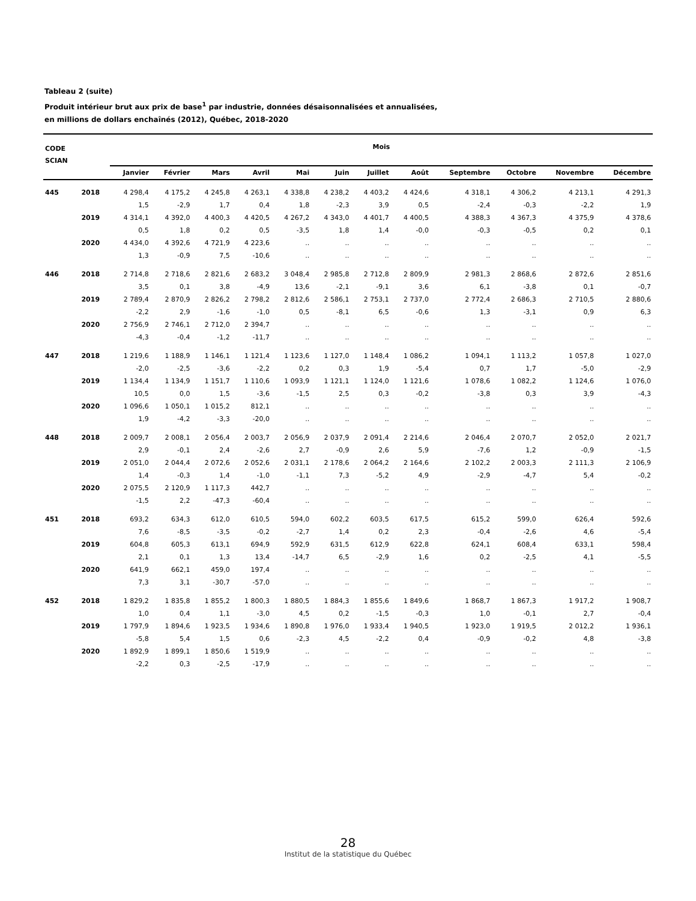Tableau 2 (suite)
Produit intérieur brut aux prix de base<sup>1</sup> par industrie, données désaisonnalisées et annualisées,
en millions de dollars enchaînés (2012), Québec, 2018-2020
| CODE SCIAN | | Mois | | | | | | | | | | | |
| --- | --- | --- | --- | --- | --- | --- | --- | --- | --- | --- | --- | --- | --- |
| | | Janvier | Février | Mars | Avril | Mai | Juin | Juillet | Août | Septembre | Octobre | Novembre | Décembre |
| 445 | 2018 | 4 298,4 | 4 175,2 | 4 245,8 | 4 263,1 | 4 338,8 | 4 238,2 | 4 403,2 | 4 424,6 | 4 318,1 | 4 306,2 | 4 213,1 | 4 291,3 |
| | | 1,5 | -2,9 | 1,7 | 0,4 | 1,8 | -2,3 | 3,9 | 0,5 | -2,4 | -0,3 | -2,2 | 1,9 |
| | 2019 | 4 314,1 | 4 392,0 | 4 400,3 | 4 420,5 | 4 267,2 | 4 343,0 | 4 401,7 | 4 400,5 | 4 388,3 | 4 367,3 | 4 375,9 | 4 378,6 |
| | | 0,5 | 1,8 | 0,2 | 0,5 | -3,5 | 1,8 | 1,4 | -0,0 | -0,3 | -0,5 | 0,2 | 0,1 |
| | 2020 | 4 434,0 | 4 392,6 | 4 721,9 | 4 223,6 | .. | .. | .. | .. | .. | .. | .. | .. |
| | | 1,3 | -0,9 | 7,5 | -10,6 | .. | .. | .. | .. | .. | .. | .. | .. |
| 446 | 2018 | 2 714,8 | 2 718,6 | 2 821,6 | 2 683,2 | 3 048,4 | 2 985,8 | 2 712,8 | 2 809,9 | 2 981,3 | 2 868,6 | 2 872,6 | 2 851,6 |
| | | 3,5 | 0,1 | 3,8 | -4,9 | 13,6 | -2,1 | -9,1 | 3,6 | 6,1 | -3,8 | 0,1 | -0,7 |
| | 2019 | 2 789,4 | 2 870,9 | 2 826,2 | 2 798,2 | 2 812,6 | 2 586,1 | 2 753,1 | 2 737,0 | 2 772,4 | 2 686,3 | 2 710,5 | 2 880,6 |
| | | -2,2 | 2,9 | -1,6 | -1,0 | 0,5 | -8,1 | 6,5 | -0,6 | 1,3 | -3,1 | 0,9 | 6,3 |
| | 2020 | 2 756,9 | 2 746,1 | 2 712,0 | 2 394,7 | .. | .. | .. | .. | .. | .. | .. | .. |
| | | -4,3 | -0,4 | -1,2 | -11,7 | .. | .. | .. | .. | .. | .. | .. | .. |
| 447 | 2018 | 1 219,6 | 1 188,9 | 1 146,1 | 1 121,4 | 1 123,6 | 1 127,0 | 1 148,4 | 1 086,2 | 1 094,1 | 1 113,2 | 1 057,8 | 1 027,0 |
| | | -2,0 | -2,5 | -3,6 | -2,2 | 0,2 | 0,3 | 1,9 | -5,4 | 0,7 | 1,7 | -5,0 | -2,9 |
| | 2019 | 1 134,4 | 1 134,9 | 1 151,7 | 1 110,6 | 1 093,9 | 1 121,1 | 1 124,0 | 1 121,6 | 1 078,6 | 1 082,2 | 1 124,6 | 1 076,0 |
| | | 10,5 | 0,0 | 1,5 | -3,6 | -1,5 | 2,5 | 0,3 | -0,2 | -3,8 | 0,3 | 3,9 | -4,3 |
| | 2020 | 1 096,6 | 1 050,1 | 1 015,2 | 812,1 | .. | .. | .. | .. | .. | .. | .. | .. |
| | | 1,9 | -4,2 | -3,3 | -20,0 | .. | .. | .. | .. | .. | .. | .. | .. |
| 448 | 2018 | 2 009,7 | 2 008,1 | 2 056,4 | 2 003,7 | 2 056,9 | 2 037,9 | 2 091,4 | 2 214,6 | 2 046,4 | 2 070,7 | 2 052,0 | 2 021,7 |
| | | 2,9 | -0,1 | 2,4 | -2,6 | 2,7 | -0,9 | 2,6 | 5,9 | -7,6 | 1,2 | -0,9 | -1,5 |
| | 2019 | 2 051,0 | 2 044,4 | 2 072,6 | 2 052,6 | 2 031,1 | 2 178,6 | 2 064,2 | 2 164,6 | 2 102,2 | 2 003,3 | 2 111,3 | 2 106,9 |
| | | 1,4 | -0,3 | 1,4 | -1,0 | -1,1 | 7,3 | -5,2 | 4,9 | -2,9 | -4,7 | 5,4 | -0,2 |
| | 2020 | 2 075,5 | 2 120,9 | 1 117,3 | 442,7 | .. | .. | .. | .. | .. | .. | .. | .. |
| | | -1,5 | 2,2 | -47,3 | -60,4 | .. | .. | .. | .. | .. | .. | .. | .. |
| 451 | 2018 | 693,2 | 634,3 | 612,0 | 610,5 | 594,0 | 602,2 | 603,5 | 617,5 | 615,2 | 599,0 | 626,4 | 592,6 |
| | | 7,6 | -8,5 | -3,5 | -0,2 | -2,7 | 1,4 | 0,2 | 2,3 | -0,4 | -2,6 | 4,6 | -5,4 |
| | 2019 | 604,8 | 605,3 | 613,1 | 694,9 | 592,9 | 631,5 | 612,9 | 622,8 | 624,1 | 608,4 | 633,1 | 598,4 |
| | | 2,1 | 0,1 | 1,3 | 13,4 | -14,7 | 6,5 | -2,9 | 1,6 | 0,2 | -2,5 | 4,1 | -5,5 |
| | 2020 | 641,9 | 662,1 | 459,0 | 197,4 | .. | .. | .. | .. | .. | .. | .. | .. |
| | | 7,3 | 3,1 | -30,7 | -57,0 | .. | .. | .. | .. | .. | .. | .. | .. |
| 452 | 2018 | 1 829,2 | 1 835,8 | 1 855,2 | 1 800,3 | 1 880,5 | 1 884,3 | 1 855,6 | 1 849,6 | 1 868,7 | 1 867,3 | 1 917,2 | 1 908,7 |
| | | 1,0 | 0,4 | 1,1 | -3,0 | 4,5 | 0,2 | -1,5 | -0,3 | 1,0 | -0,1 | 2,7 | -0,4 |
| | 2019 | 1 797,9 | 1 894,6 | 1 923,5 | 1 934,6 | 1 890,8 | 1 976,0 | 1 933,4 | 1 940,5 | 1 923,0 | 1 919,5 | 2 012,2 | 1 936,1 |
| | | -5,8 | 5,4 | 1,5 | 0,6 | -2,3 | 4,5 | -2,2 | 0,4 | -0,9 | -0,2 | 4,8 | -3,8 |
| | 2020 | 1 892,9 | 1 899,1 | 1 850,6 | 1 519,9 | .. | .. | .. | .. | .. | .. | .. | .. |
| | | -2,2 | 0,3 | -2,5 | -17,9 | .. | .. | .. | .. | .. | .. | .. | .. |
28
Institut de la statistique du Québec